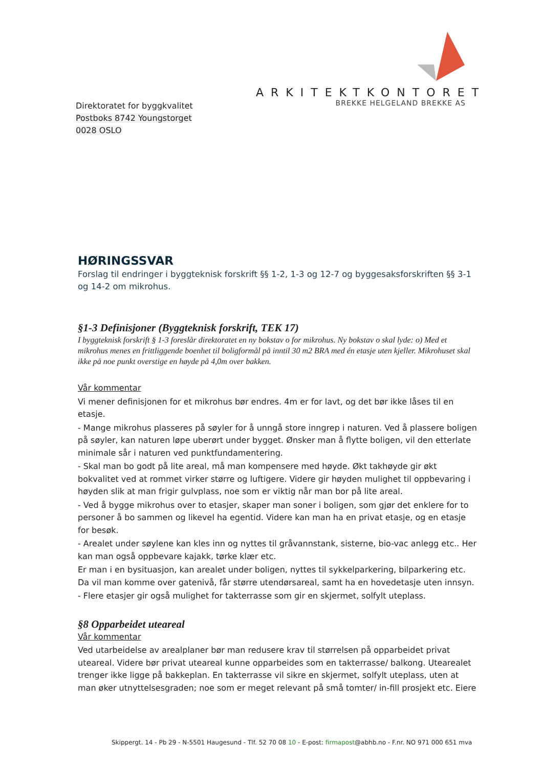ARKITEKTKONTORET
BREKKE HELGELAND BREKKE AS
Direktoratet for byggkvalitet
Postboks 8742 Youngstorget
0028 OSLO
HØRINGSSVAR
Forslag til endringer i byggteknisk forskrift §§ 1-2, 1-3 og 12-7 og byggesaksforskriften §§ 3-1 og 14-2 om mikrohus.
§1-3 Definisjoner (Byggteknisk forskrift, TEK 17)
I byggteknisk forskrift § 1-3 foreslår direktoratet en ny bokstav o for mikrohus. Ny bokstav o skal lyde: o) Med et mikrohus menes en frittliggende boenhet til boligformål på inntil 30 m2 BRA med én etasje uten kjeller. Mikrohuset skal ikke på noe punkt overstige en høyde på 4,0m over bakken.
Vår kommentar
Vi mener definisjonen for et mikrohus bør endres. 4m er for lavt, og det bør ikke låses til en etasje.
- Mange mikrohus plasseres på søyler for å unngå store inngrep i naturen. Ved å plassere boligen på søyler, kan naturen løpe uberørt under bygget. Ønsker man å flytte boligen, vil den etterlate minimale sår i naturen ved punktfundamentering.
- Skal man bo godt på lite areal, må man kompensere med høyde. Økt takhøyde gir økt bokvalitet ved at rommet virker større og luftigere. Videre gir høyden mulighet til oppbevaring i høyden slik at man frigir gulvplass, noe som er viktig når man bor på lite areal.
- Ved å bygge mikrohus over to etasjer, skaper man soner i boligen, som gjør det enklere for to personer å bo sammen og likevel ha egentid. Videre kan man ha en privat etasje, og en etasje for besøk.
- Arealet under søylene kan kles inn og nyttes til gråvannstank, sisterne, bio-vac anlegg etc.. Her kan man også oppbevare kajakk, tørke klær etc.
Er man i en bysituasjon, kan arealet under boligen, nyttes til sykkelparkering, bilparkering etc. Da vil man komme over gatenivå, får større utendørsareal, samt ha en hovedetasje uten innsyn.
- Flere etasjer gir også mulighet for takterrasse som gir en skjermet, solfylt uteplass.
§8 Opparbeidet uteareal
Vår kommentar
Ved utarbeidelse av arealplaner bør man redusere krav til størrelsen på opparbeidet privat uteareal. Videre bør privat uteareal kunne opparbeides som en takterrasse/ balkong. Utearealet trenger ikke ligge på bakkeplan. En takterrasse vil sikre en skjermet, solfylt uteplass, uten at man øker utnyttelsesgraden; noe som er meget relevant på små tomter/ in-fill prosjekt etc. Eiere
Skippergt. 14 - Pb 29 - N-5501 Haugesund - Tlf. 52 70 08 10 - E-post: firmapost@abhb.no - F.nr. NO 971 000 651 mva